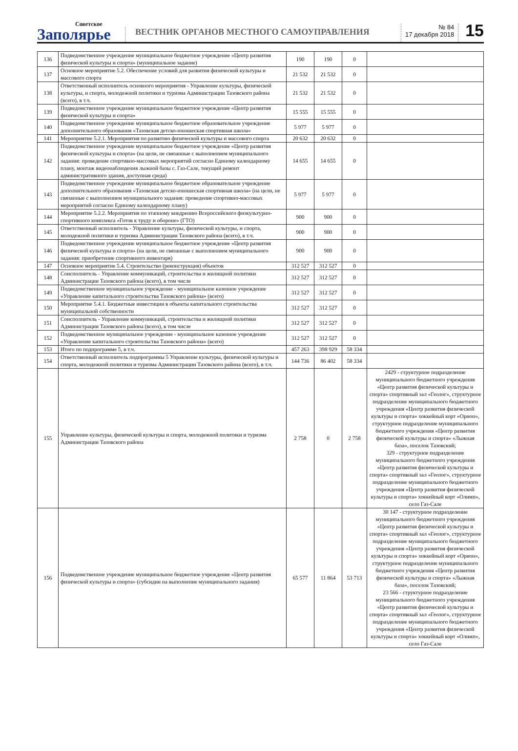Советское
Заполярье
ВЕСТНИК ОРГАНОВ МЕСТНОГО САМОУПРАВЛЕНИЯ
№ 84
17 декабря 2018
15
| 136 | Подведомственное учреждение муниципальное бюджетное учреждение «Центр развития физической культуры и спорта» (муниципальное задание) | 190 | 190 | 0 | |
| 137 | Основное мероприятие 5.2. Обеспечение условий для развития физической культуры и массового спорта | 21 532 | 21 532 | 0 | |
| 138 | Ответственный исполнитель основного мероприятия - Управление культуры, физической культуры, и спорта, молодежной политики и туризма Администрации Тазовского района (всего), в т.ч. | 21 532 | 21 532 | 0 | |
| 139 | Подведомственное учреждение муниципальное бюджетное учреждение «Центр развития физической культуры и спорта» | 15 555 | 15 555 | 0 | |
| 140 | Подведомственное учреждение муниципальное бюджетное образовательное учреждение дополнительного образования «Тазовская детско-юношеская спортивная школа» | 5 977 | 5 977 | 0 | |
| 141 | Мероприятие 5.2.1. Мероприятия по развитию физической культуры и массового спорта | 20 632 | 20 632 | 0 | |
| 142 | Подведомственное учреждение муниципальное бюджетное учреждение «Центр развития физической культуры и спорта» (на цели, не связанные с выполнением муниципального задания: проведение спортивно-массовых мероприятий согласно Единому календарному плану, монтаж видеонаблюдения лыжной базы с. Газ-Сале, текущий ремонт административного здания, доступная среда) | 14 655 | 14 655 | 0 | |
| 143 | Подведомственное учреждение муниципальное бюджетное образовательное учреждение дополнительного образования «Тазовская детско-юношеская спортивная школа» (на цели, не связанные с выполнением муниципального задания: проведение спортивно-массовых мероприятий согласно Единому календарному плану) | 5 977 | 5 977 | 0 | |
| 144 | Мероприятие 5.2.2. Мероприятия по этапному внедрению Всероссийского физкультурно-спортивного комплекса «Готов к труду и обороне» (ГТО) | 900 | 900 | 0 | |
| 145 | Ответственный исполнитель - Управление культуры, физической культуры, и спорта, молодежной политики и туризма Администрации Тазовского района (всего), в т.ч. | 900 | 900 | 0 | |
| 146 | Подведомственное учреждение муниципальное бюджетное учреждение «Центр развития физической культуры и спорта» (на цели, не связанные с выполнением муниципального задания: приобретение спортивного инвентаря) | 900 | 900 | 0 | |
| 147 | Основное мероприятие 5.4. Строительство (реконструкция) объектов | 312 527 | 312 527 | 0 | |
| 148 | Соисполнитель - Управление коммуникаций, строительства и жилищной политики Администрации Тазовского района (всего), в том числе | 312 527 | 312 527 | 0 | |
| 149 | Подведомственное муниципальное учреждение - муниципальное казенное учреждение «Управление капитального строительства Тазовского района» (всего) | 312 527 | 312 527 | 0 | |
| 150 | Мероприятие 5.4.1. Бюджетные инвестиции в объекты капитального строительства муниципальной собственности | 312 527 | 312 527 | 0 | |
| 151 | Соисполнитель - Управление коммуникаций, строительства и жилищной политики Администрации Тазовского района (всего), в том числе | 312 527 | 312 527 | 0 | |
| 152 | Подведомственное муниципальное учреждение - муниципальное казенное учреждение «Управление капитального строительства Тазовского района» (всего) | 312 527 | 312 527 | 0 | |
| 153 | Итого по подпрограмме 5, в т.ч. | 457 263 | 398 929 | 58 334 | |
| 154 | Ответственный исполнитель подпрограммы 5 Управление культуры, физической культуры и спорта, молодежной политики и туризма Администрации Тазовского района (всего), в т.ч. | 144 736 | 86 402 | 58 334 | |
| 155 | Управление культуры, физической культуры и спорта, молодежной политики и туризма Администрации Тазовского района | 2 758 | 0 | 2 758 | 2429 - структурное подразделение муниципального бюджетного учреждения «Центр развития физической культуры и спорта» спортивный зал «Геолог», структурное подразделение муниципального бюджетного учреждения «Центр развития физической культуры и спорта» хоккейный корт «Орион», структурное подразделение муниципального бюджетного учреждения «Центр развития физической культуры и спорта» «Лыжная база», поселок Тазовский; 329 - структурное подразделение муниципального бюджетного учреждения «Центр развития физической культуры и спорта» спортивный зал «Геолог», структурное подразделение муниципального бюджетного учреждения «Центр развития физической культуры и спорта» хоккейный корт «Олимп», село Газ-Сале |
| 156 | Подведомственное учреждение муниципальное бюджетное учреждение «Центр развития физической культуры и спорта» (субсидии на выполнение муниципального задания) | 65 577 | 11 864 | 53 713 | 30 147 - структурное подразделение муниципального бюджетного учреждения «Центр развития физической культуры и спорта» спортивный зал «Геолог», структурное подразделение муниципального бюджетного учреждения «Центр развития физической культуры и спорта» хоккейный корт «Орион», структурное подразделение муниципального бюджетного учреждения «Центр развития физической культуры и спорта» «Лыжная база», поселок Тазовский; 23 566 - структурное подразделение муниципального бюджетного учреждения «Центр развития физической культуры и спорта» спортивный зал «Геолог», структурное подразделение муниципального бюджетного учреждения «Центр развития физической культуры и спорта» хоккейный корт «Олимп», село Газ-Сале |